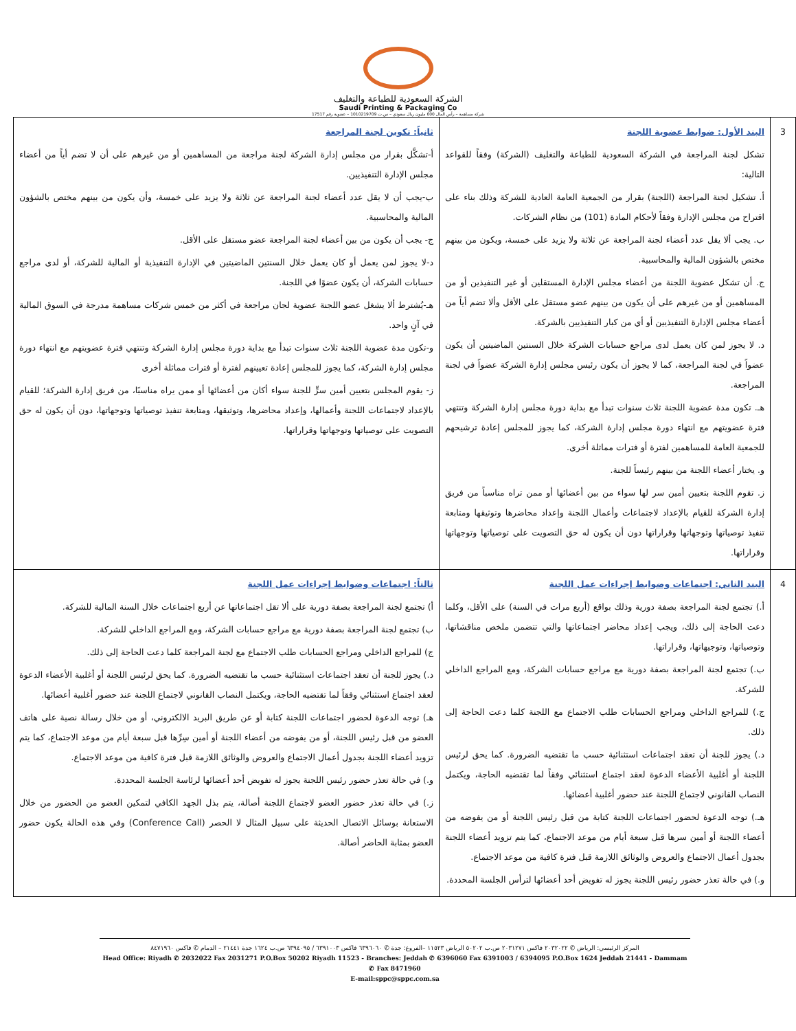الشركة السعودية للطباعة والتغليف
Saudi Printing & Packaging Co
شركة مساهمة – رأس المال 600 مليون ريال سعودي – س.ت 1010219709 – عضوية رقم 17517
| 3 | البند الأول: ضوابط عضوية اللجنة تشكل لجنة المراجعة في الشركة السعودية للطباعة والتغليف (الشركة) وفقاً للقواعد التالية: أ. تشكيل لجنة المراجعة (اللجنة) بقرار من الجمعية العامة العادية للشركة وذلك بناء على اقتراح من مجلس الإدارة وفقاً لأحكام المادة (101) من نظام الشركات. ب. يجب ألا يقل عدد أعضاء لجنة المراجعة عن ثلاثة ولا يزيد على خمسة، ويكون من بينهم مختص بالشؤون المالية والمحاسبية. ج. أن تشكل عضوية اللجنة من أعضاء مجلس الإدارة المستقلين أو غير التنفيذين أو من المساهمين أو من غيرهم على أن يكون من بينهم عضو مستقل على الأقل وألا تضم أياً من أعضاء مجلس الإدارة التنفيذيين أو أي من كبار التنفيذيين بالشركة. د. لا يجوز لمن كان يعمل لدى مراجع حسابات الشركة خلال السنتين الماضيتين أن يكون عضواً في لجنة المراجعة، كما لا يجوز أن يكون رئيس مجلس إدارة الشركة عضواً في لجنة المراجعة. هـ. تكون مدة عضوية اللجنة ثلاث سنوات تبدأ مع بداية دورة مجلس إدارة الشركة وتنتهي فترة عضويتهم مع انتهاء دورة مجلس إدارة الشركة، كما يجوز للمجلس إعادة ترشيحهم للجمعية العامة للمساهمين لفترة أو فترات مماثلة أخرى. و. يختار أعضاء اللجنة من بينهم رئيساً للجنة. ز. تقوم اللجنة بتعيين أمين سر لها سواء من بين أعضائها أو ممن تراه مناسباً من فريق إدارة الشركة للقيام بالإعداد لاجتماعات وأعمال اللجنة وإعداد محاضرها وتوثيقها ومتابعة تنفيذ توصياتها وتوجهاتها وقراراتها دون أن يكون له حق التصويت على توصياتها وتوجهاتها وقراراتها. | ثانياً: تكوين لجنة المراجعة أ-تشكَّل بقرار من مجلس إدارة الشركة لجنة مراجعة من المساهمين أو من غيرهم على أن لا تضم أياً من أعضاء مجلس الإدارة التنفيذيين. ب-يجب أن لا يقل عدد أعضاء لجنة المراجعة عن ثلاثة ولا يزيد على خمسة، وأن يكون من بينهم مختص بالشؤون المالية والمحاسبية. ج- يجب أن يكون من بين أعضاء لجنة المراجعة عضو مستقل على الأقل. د-لا يجوز لمن يعمل أو كان يعمل خلال السنتين الماضيتين في الإدارة التنفيذية أو المالية للشركة، أو لدى مراجع حسابات الشركة، أن يكون عضوًا في اللجنة. هـ-يُشترط ألا يشغل عضو اللجنة عضوية لجان مراجعة في أكثر من خمس شركات مساهمة مدرجة في السوق المالية في آنٍ واحد. و-تكون مدة عضوية اللجنة ثلاث سنوات تبدأ مع بداية دورة مجلس إدارة الشركة وتنتهي فترة عضويتهم مع انتهاء دورة مجلس إدارة الشركة، كما يجوز للمجلس إعادة تعيينهم لفترة أو فترات مماثلة أخرى ز- يقوم المجلس بتعيين أمين سرٍّ للجنة سواء أكان من أعضائها أو ممن يراه مناسبًا، من فريق إدارة الشركة؛ للقيام بالإعداد لاجتماعات اللجنة وأعمالها، وإعداد محاضرها، وتوثيقها، ومتابعة تنفيذ توصياتها وتوجهاتها، دون أن يكون له حق التصويت على توصياتها وتوجهاتها وقراراتها. |
| 4 | البند الثاني: اجتماعات وضوابط إجراءات عمل اللجنة أ.) تجتمع لجنة المراجعة بصفة دورية وذلك بواقع (أربع مرات في السنة) على الأقل، وكلما دعت الحاجة إلى ذلك، ويجب إعداد محاضر اجتماعاتها والتي تتضمن ملخص مناقشاتها، وتوصياتها، وتوجيهاتها، وقراراتها. ب.) تجتمع لجنة المراجعة بصفة دورية مع مراجع حسابات الشركة، ومع المراجع الداخلي للشركة. ج.) للمراجع الداخلي ومراجع الحسابات طلب الاجتماع مع اللجنة كلما دعت الحاجة إلى ذلك. د.) يجوز للجنة أن تعقد اجتماعات استثنائية حسب ما تقتضيه الضرورة. كما يحق لرئيس اللجنة أو أغلبية الأعضاء الدعوة لعقد اجتماع استثنائي وفقاً لما تقتضيه الحاجة، ويكتمل النصاب القانوني لاجتماع اللجنة عند حضور أغلبية أعضائها. هـ.) توجه الدعوة لحضور اجتماعات اللجنة كتابة من قبل رئيس اللجنة أو من يفوضه من أعضاء اللجنة أو أمين سرها قبل سبعة أيام من موعد الاجتماع، كما يتم تزويد أعضاء اللجنة بجدول أعمال الاجتماع والعروض والوثائق اللازمة قبل فترة كافية من موعد الاجتماع. و.) في حالة تعذر حضور رئيس اللجنة يجوز له تفويض أحد أعضائها لترأس الجلسة المحددة. | ثالثاً: اجتماعات وضوابط إجراءات عمل اللجنة أ) تجتمع لجنة المراجعة بصفة دورية على ألا تقل اجتماعاتها عن أربع اجتماعات خلال السنة المالية للشركة. ب) تجتمع لجنة المراجعة بصفة دورية مع مراجع حسابات الشركة، ومع المراجع الداخلي للشركة. ج) للمراجع الداخلي ومراجع الحسابات طلب الاجتماع مع لجنة المراجعة كلما دعت الحاجة إلى ذلك. د.) يجوز للجنة أن تعقد اجتماعات استثنائية حسب ما تقتضيه الضرورة. كما يحق لرئيس اللجنة أو أغلبية الأعضاء الدعوة لعقد اجتماع استثنائي وفقاً لما تقتضيه الحاجة، ويكتمل النصاب القانوني لاجتماع اللجنة عند حضور أغلبية أعضائها. هـ) توجه الدعوة لحضور اجتماعات اللجنة كتابة أو عن طريق البريد الالكتروني، أو من خلال رسالة نصية على هاتف العضو من قبل رئيس اللجنة، أو من يفوضه من أعضاء اللجنة أو أمين سِرِّها قبل سبعة أيام من موعد الاجتماع، كما يتم تزويد أعضاء اللجنة بجدول أعمال الاجتماع والعروض والوثائق اللازمة قبل فترة كافية من موعد الاجتماع. و.) في حالة تعذر حضور رئيس اللجنة يجوز له تفويض أحد أعضائها لرئاسة الجلسة المحددة. ز.) في حالة تعذر حضور العضو لاجتماع اللجنة أصالة، يتم بذل الجهد الكافي لتمكين العضو من الحضور من خلال الاستعانة بوسائل الاتصال الحديثة على سبيل المثال لا الحصر (Conference Call) وفي هذه الحالة يكون حضور العضو بمثابة الحاضر أصالة. |
المركز الرئيسي: الرياض ✆ ٢٠٣٢٠٢٢ فاكس ٢٠٣١٢٧١ ص.ب ٥٠٢٠٢ الرياض ١١٥٢٣ –الفروع: جدة ✆ ٦٣٩٦٠٦٠ فاكس ٦٣٩١٠٠٣ / ٦٣٩٤٠٩٥ ص.ب ١٦٢٤ جدة ٢١٤٤١ – الدمام ✆ فاكس ٨٤٧١٩٦٠
Head Office: Riyadh ✆ 2032022 Fax 2031271 P.O.Box 50202 Riyadh 11523 - Branches: Jeddah ✆ 6396060 Fax 6391003 / 6394095 P.O.Box 1624 Jeddah 21441 - Dammam ✆ Fax 8471960
E-mail:sppc@sppc.com.sa